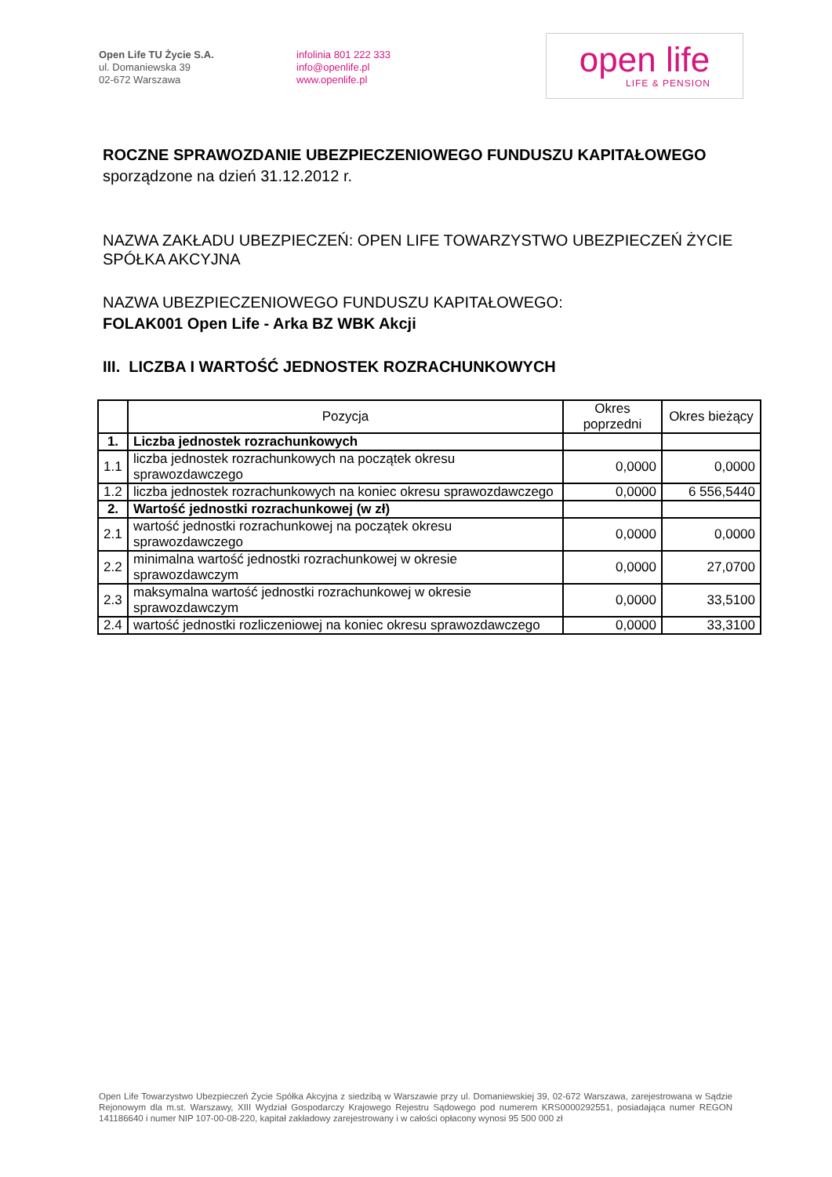Open Life TU Życie S.A.
ul. Domaniewska 39
02-672 Warszawa
infolinia 801 222 333
info@openlife.pl
www.openlife.pl
open life
LIFE & PENSION
ROCZNE SPRAWOZDANIE UBEZPIECZENIOWEGO FUNDUSZU KAPITAŁOWEGO
sporządzone na dzień 31.12.2012 r.
NAZWA ZAKŁADU UBEZPIECZEŃ: OPEN LIFE TOWARZYSTWO UBEZPIECZEŃ ŻYCIE SPÓŁKA AKCYJNA
NAZWA UBEZPIECZENIOWEGO FUNDUSZU KAPITAŁOWEGO:
FOLAK001 Open Life - Arka BZ WBK Akcji
III. LICZBA I WARTOŚĆ JEDNOSTEK ROZRACHUNKOWYCH
| | Pozycja | Okres poprzedni | Okres bieżący |
| --- | --- | --- | --- |
| 1. | Liczba jednostek rozrachunkowych | | |
| 1.1 | liczba jednostek rozrachunkowych na początek okresu sprawozdawczego | 0,0000 | 0,0000 |
| 1.2 | liczba jednostek rozrachunkowych na koniec okresu sprawozdawczego | 0,0000 | 6 556,5440 |
| 2. | Wartość jednostki rozrachunkowej (w zł) | | |
| 2.1 | wartość jednostki rozrachunkowej na początek okresu sprawozdawczego | 0,0000 | 0,0000 |
| 2.2 | minimalna wartość jednostki rozrachunkowej w okresie sprawozdawczym | 0,0000 | 27,0700 |
| 2.3 | maksymalna wartość jednostki rozrachunkowej w okresie sprawozdawczym | 0,0000 | 33,5100 |
| 2.4 | wartość jednostki rozliczeniowej na koniec okresu sprawozdawczego | 0,0000 | 33,3100 |
Open Life Towarzystwo Ubezpieczeń Życie Spółka Akcyjna z siedzibą w Warszawie przy ul. Domaniewskiej 39, 02-672 Warszawa, zarejestrowana w Sądzie Rejonowym dla m.st. Warszawy, XIII Wydział Gospodarczy Krajowego Rejestru Sądowego pod numerem KRS0000292551, posiadająca numer REGON 141186640 i numer NIP 107-00-08-220, kapitał zakładowy zarejestrowany i w całości opłacony wynosi 95 500 000 zł